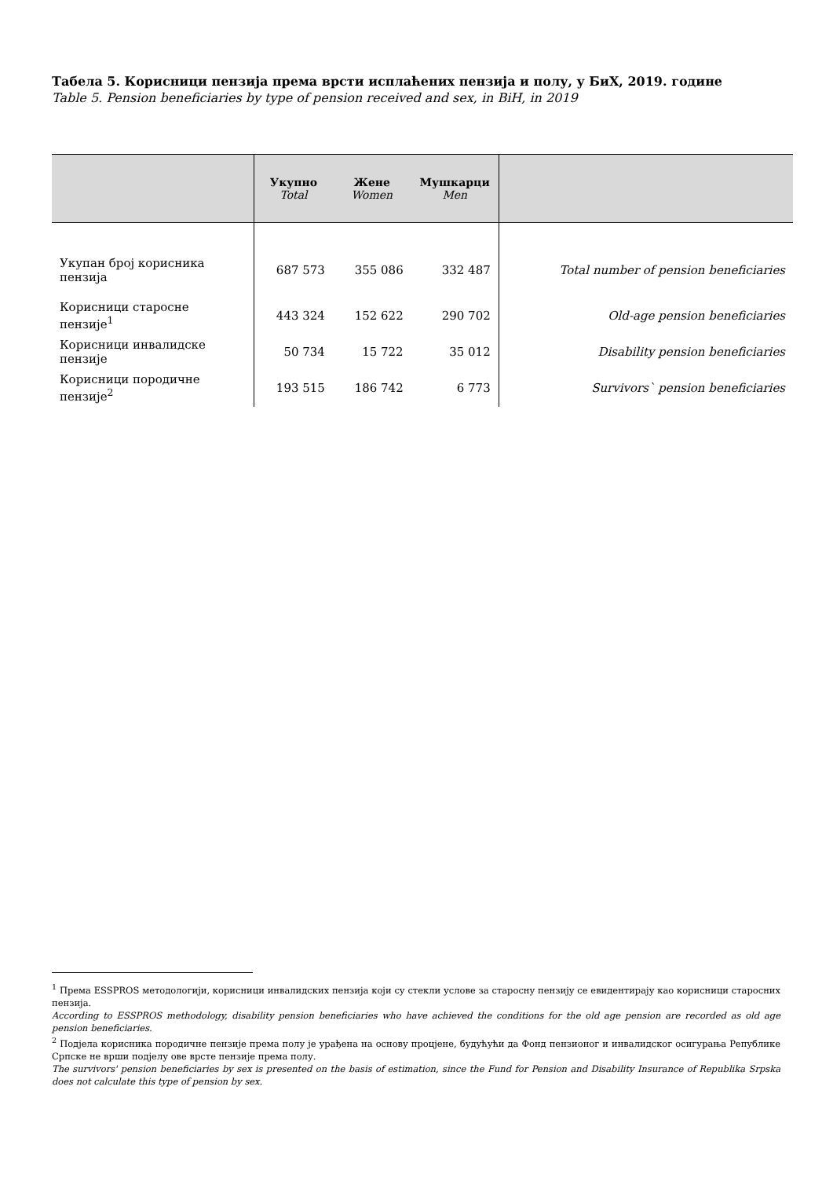Табела 5. Корисници пензија према врсти исплаћених пензија и полу, у БиХ, 2019. године
Table 5. Pension beneficiaries by type of pension received and sex, in BiH, in 2019
| | Укупно Total | Жене Women | Мушкарци Men | |
| --- | --- | --- | --- | --- |
| Укупан број корисника пензија | 687 573 | 355 086 | 332 487 | Total number of pension beneficiaries |
| Корисници старосне пензије<sup>1</sup> | 443 324 | 152 622 | 290 702 | Old-age pension beneficiaries |
| Корисници инвалидске пензије | 50 734 | 15 722 | 35 012 | Disability pension beneficiaries |
| Корисници породичне пензије<sup>2</sup> | 193 515 | 186 742 | 6 773 | Survivors` pension beneficiaries |
<sup>1</sup> Према ESSPROS методологији, корисници инвалидских пензија који су стекли услове за старосну пензију се евидентирају као корисници старосних пензија.
According to ESSPROS methodology, disability pension beneficiaries who have achieved the conditions for the old age pension are recorded as old age pension beneficiaries.
<sup>2</sup> Подјела корисника породичне пензије према полу је урађена на основу процјене, будућући да Фонд пензионог и инвалидског осигурања Републике Српске не врши подјелу ове врсте пензије према полу.
The survivors' pension beneficiaries by sex is presented on the basis of estimation, since the Fund for Pension and Disability Insurance of Republika Srpska does not calculate this type of pension by sex.